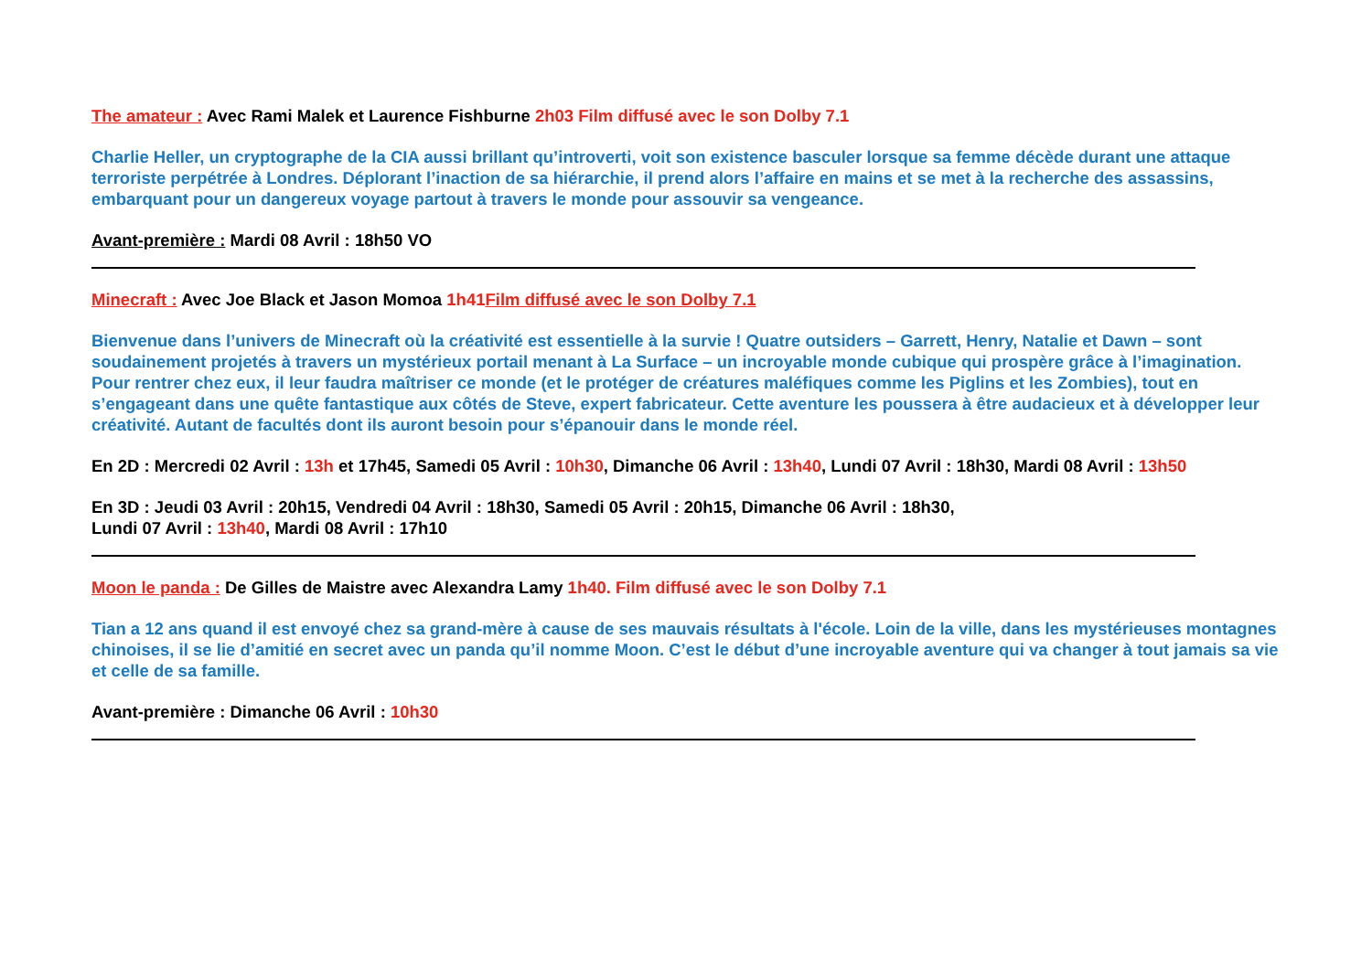The amateur : Avec Rami Malek et Laurence Fishburne 2h03 Film diffusé avec le son Dolby 7.1
Charlie Heller, un cryptographe de la CIA aussi brillant qu’introverti, voit son existence basculer lorsque sa femme décède durant une attaque terroriste perpétrée à Londres. Déplorant l’inaction de sa hiérarchie, il prend alors l’affaire en mains et se met à la recherche des assassins, embarquant pour un dangereux voyage partout à travers le monde pour assouvir sa vengeance.
Avant-première : Mardi 08 Avril : 18h50 VO
Minecraft : Avec Joe Black et Jason Momoa 1h41Film diffusé avec le son Dolby 7.1
Bienvenue dans l’univers de Minecraft où la créativité est essentielle à la survie ! Quatre outsiders – Garrett, Henry, Natalie et Dawn – sont soudainement projetés à travers un mystérieux portail menant à La Surface – un incroyable monde cubique qui prospère grâce à l’imagination. Pour rentrer chez eux, il leur faudra maîtriser ce monde (et le protéger de créatures maléfiques comme les Piglins et les Zombies), tout en s’engageant dans une quête fantastique aux côtés de Steve, expert fabricateur. Cette aventure les poussera à être audacieux et à développer leur créativité. Autant de facultés dont ils auront besoin pour s’épanouir dans le monde réel.
En 2D : Mercredi 02 Avril : 13h et 17h45, Samedi 05 Avril : 10h30, Dimanche 06 Avril : 13h40, Lundi 07 Avril : 18h30, Mardi 08 Avril : 13h50
En 3D : Jeudi 03 Avril : 20h15, Vendredi 04 Avril : 18h30, Samedi 05 Avril : 20h15, Dimanche 06 Avril : 18h30,
Lundi 07 Avril : 13h40, Mardi 08 Avril : 17h10
Moon le panda : De Gilles de Maistre avec Alexandra Lamy 1h40. Film diffusé avec le son Dolby 7.1
Tian a 12 ans quand il est envoyé chez sa grand-mère à cause de ses mauvais résultats à l'école. Loin de la ville, dans les mystérieuses montagnes chinoises, il se lie d’amitié en secret avec un panda qu’il nomme Moon. C’est le début d’une incroyable aventure qui va changer à tout jamais sa vie et celle de sa famille.
Avant-première : Dimanche 06 Avril : 10h30